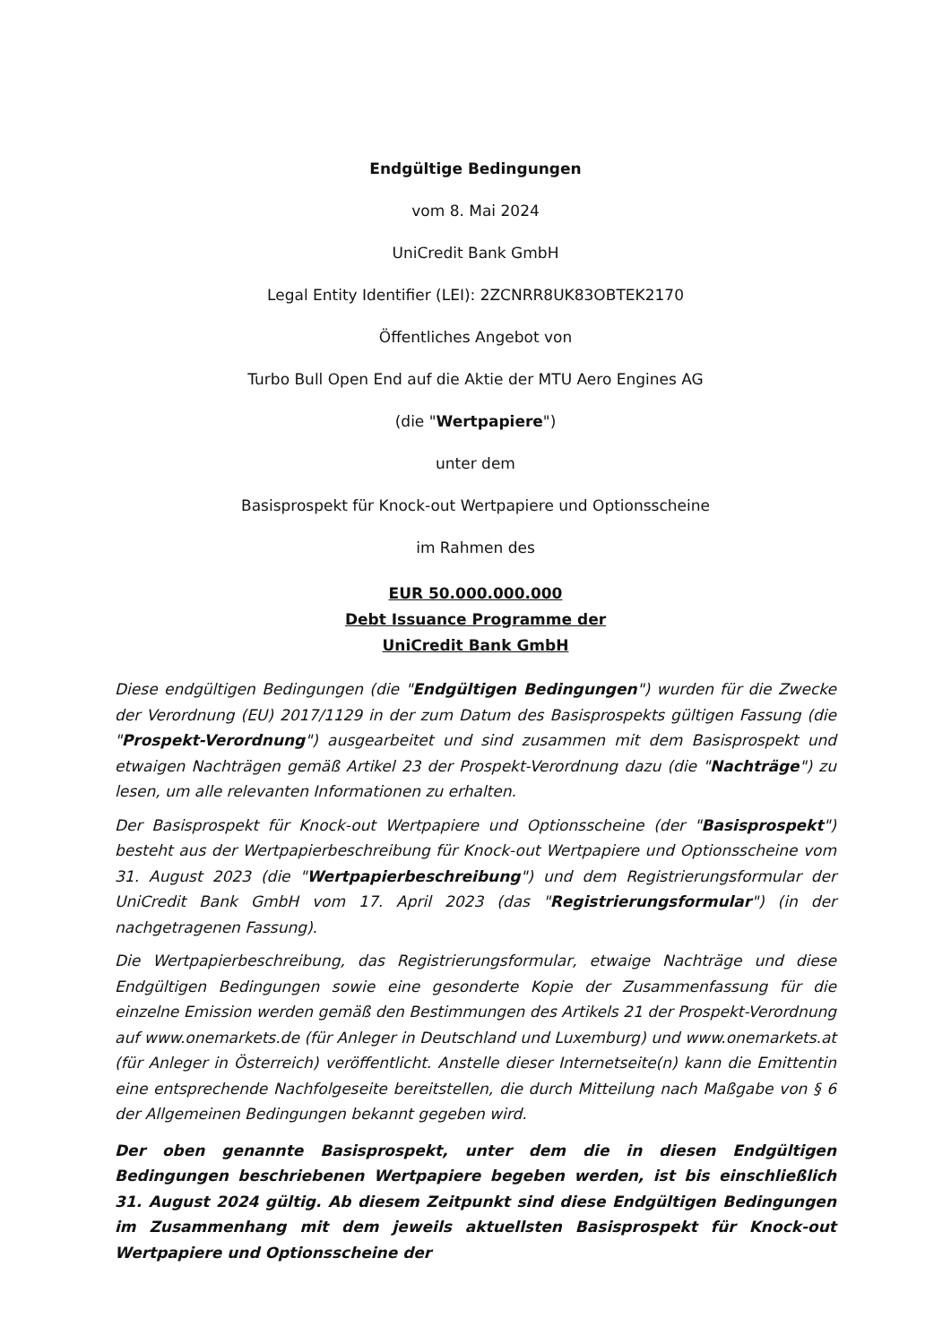Endgültige Bedingungen
vom 8. Mai 2024
UniCredit Bank GmbH
Legal Entity Identifier (LEI): 2ZCNRR8UK83OBTEK2170
Öffentliches Angebot von
Turbo Bull Open End auf die Aktie der MTU Aero Engines AG
(die "Wertpapiere")
unter dem
Basisprospekt für Knock-out Wertpapiere und Optionsscheine
im Rahmen des
EUR 50.000.000.000
Debt Issuance Programme der
UniCredit Bank GmbH
Diese endgültigen Bedingungen (die "Endgültigen Bedingungen") wurden für die Zwecke der Verordnung (EU) 2017/1129 in der zum Datum des Basisprospekts gültigen Fassung (die "Prospekt-Verordnung") ausgearbeitet und sind zusammen mit dem Basisprospekt und etwaigen Nachträgen gemäß Artikel 23 der Prospekt-Verordnung dazu (die "Nachträge") zu lesen, um alle relevanten Informationen zu erhalten.
Der Basisprospekt für Knock-out Wertpapiere und Optionsscheine (der "Basisprospekt") besteht aus der Wertpapierbeschreibung für Knock-out Wertpapiere und Optionsscheine vom 31. August 2023 (die "Wertpapierbeschreibung") und dem Registrierungsformular der UniCredit Bank GmbH vom 17. April 2023 (das "Registrierungsformular") (in der nachgetragenen Fassung).
Die Wertpapierbeschreibung, das Registrierungsformular, etwaige Nachträge und diese Endgültigen Bedingungen sowie eine gesonderte Kopie der Zusammenfassung für die einzelne Emission werden gemäß den Bestimmungen des Artikels 21 der Prospekt-Verordnung auf www.onemarkets.de (für Anleger in Deutschland und Luxemburg) und www.onemarkets.at (für Anleger in Österreich) veröffentlicht. Anstelle dieser Internetseite(n) kann die Emittentin eine entsprechende Nachfolgeseite bereitstellen, die durch Mitteilung nach Maßgabe von § 6 der Allgemeinen Bedingungen bekannt gegeben wird.
Der oben genannte Basisprospekt, unter dem die in diesen Endgültigen Bedingungen beschriebenen Wertpapiere begeben werden, ist bis einschließlich 31. August 2024 gültig. Ab diesem Zeitpunkt sind diese Endgültigen Bedingungen im Zusammenhang mit dem jeweils aktuellsten Basisprospekt für Knock-out Wertpapiere und Optionsscheine der